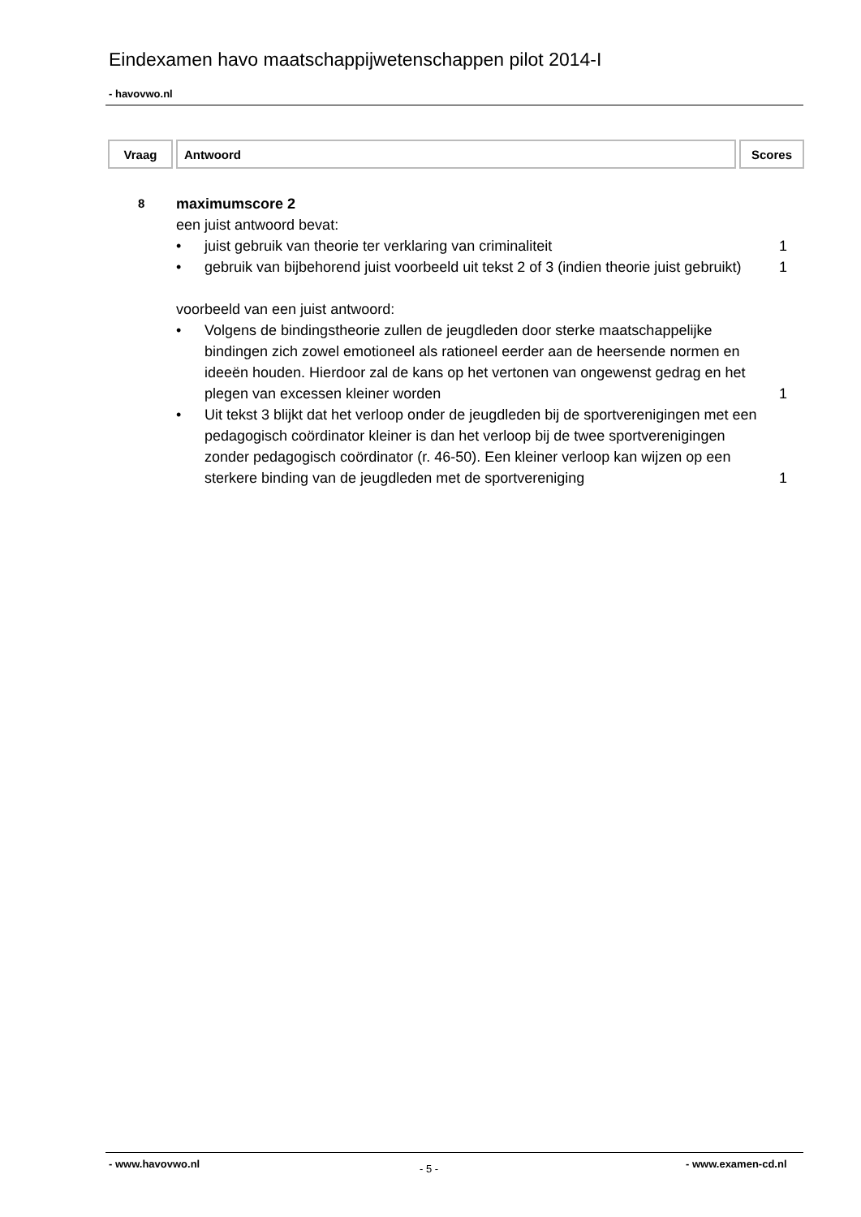Eindexamen havo maatschappijwetenschappen pilot 2014-I
- havovwo.nl
| Vraag | Antwoord | Scores |
| --- | --- | --- |
8
maximumscore 2
een juist antwoord bevat:
• juist gebruik van theorie ter verklaring van criminaliteit
1
• gebruik van bijbehorend juist voorbeeld uit tekst 2 of 3 (indien theorie juist gebruikt)
1
voorbeeld van een juist antwoord:
• Volgens de bindingstheorie zullen de jeugdleden door sterke maatschappelijke bindingen zich zowel emotioneel als rationeel eerder aan de heersende normen en ideeën houden. Hierdoor zal de kans op het vertonen van ongewenst gedrag en het plegen van excessen kleiner worden
1
• Uit tekst 3 blijkt dat het verloop onder de jeugdleden bij de sportverenigingen met een pedagogisch coördinator kleiner is dan het verloop bij de twee sportverenigingen zonder pedagogisch coördinator (r. 46-50). Een kleiner verloop kan wijzen op een sterkere binding van de jeugdleden met de sportvereniging
1
- www.havovwo.nl - 5 - - www.examen-cd.nl